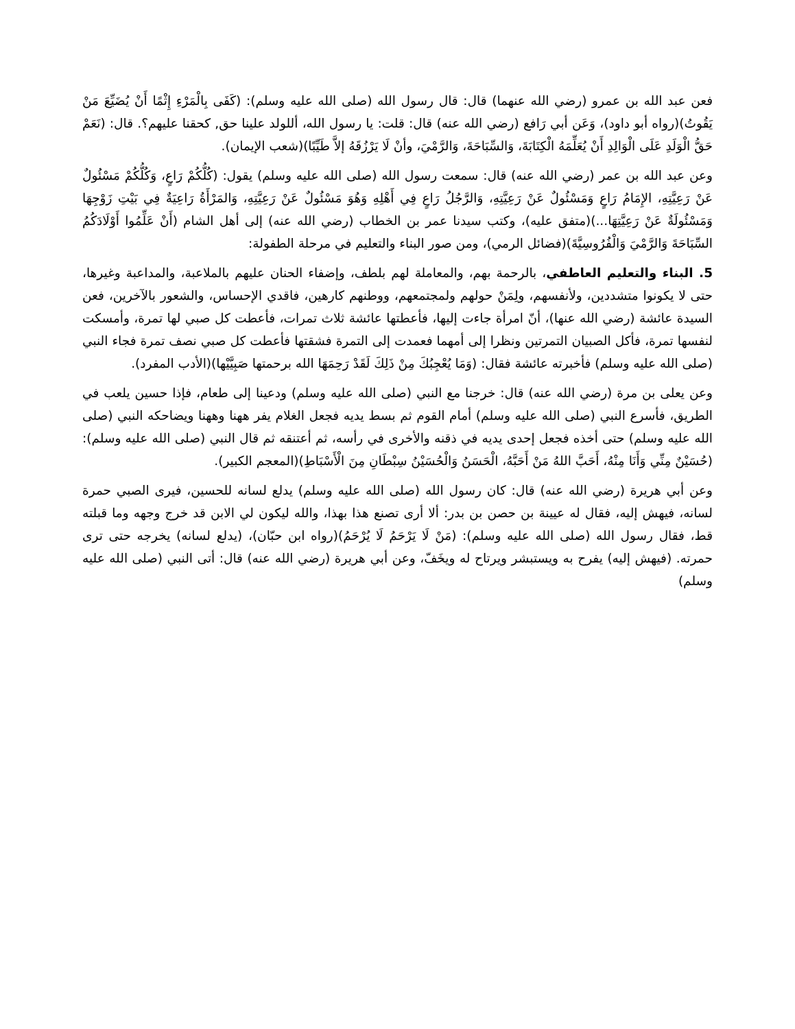فعن عبد الله بن عمرو (رضي الله عنهما) قال: قال رسول الله (صلى الله عليه وسلم): (كَفَى بِالْمَرْءِ إِثْمًا أَنْ يُضَيِّعَ مَنْ يَقُوتُ)(رواه أبو داود)، وَعَن أبي رَافع (رضي الله عنه) قال: قلت: يا رسول الله، أللولد علينا حق, كحقنا عليهم؟. قال: (نَعَمْ حَقُّ الْوَلَدِ عَلَى الْوَالِدِ أَنْ يُعَلِّمَهُ الْكِتَابَةَ، وَالسِّبَاحَةَ، وَالرَّمْيَ، وأنْ لَا يَرْزُقَهُ إلاَّ طَيِّبًا)(شعب الإيمان).
وعن عبد الله بن عمر (رضي الله عنه) قال: سمعت رسول الله (صلى الله عليه وسلم) يقول: (كُلُّكُمْ رَاعٍ، وَكُلُّكُمْ مَسْئُولٌ عَنْ رَعِيَّتِهِ، الإِمَامُ رَاعٍ وَمَسْئُولٌ عَنْ رَعِيَّتِهِ، وَالرَّجُلُ رَاعٍ فِي أَهْلِهِ وَهُوَ مَسْئُولٌ عَنْ رَعِيَّتِهِ، وَالمَرْأَةُ رَاعِيَةٌ فِي بَيْتِ زَوْجِهَا وَمَسْئُولَةٌ عَنْ رَعِيَّتِهَا...)(متفق عليه)، وكتب سيدنا عمر بن الخطاب (رضي الله عنه) إلى أهل الشام (أَنْ عَلِّمُوا أَوْلَادَكُمُ السِّبَاحَةَ وَالرَّمْيَ وَالْفُرُوسِيَّةَ)(فضائل الرمي)، ومن صور البناء والتعليم في مرحلة الطفولة:
5. البناء والتعليم العاطفي، بالرحمة بهم، والمعاملة لهم بلطف، وإضفاء الحنان عليهم بالملاعبة، والمداعبة وغيرها، حتى لا يكونوا متشددين، ولأنفسهم، ولِمَنْ حولهم ولمجتمعهم، ووطنهم كارهين، فاقدي الإحساس، والشعور بالآخرين، فعن السيدة عائشة (رضي الله عنها)، أنّ امرأة جاءت إليها، فأعطتها عائشة ثلاث تمرات، فأعطت كل صبي لها تمرة، وأمسكت لنفسها تمرة، فأكل الصبيان التمرتين ونظرا إلى أمهما فعمدت إلى التمرة فشقتها فأعطت كل صبي نصف تمرة فجاء النبي (صلى الله عليه وسلم) فأخبرته عائشة فقال: (وَمَا يُعْجِبُكَ مِنْ ذَلِكَ لَقَدْ رَحِمَهَا الله برحمتها صَبِيَّيْها)(الأدب المفرد).
وعن يعلى بن مرة (رضي الله عنه) قال: خرجنا مع النبي (صلى الله عليه وسلم) ودعينا إلى طعام، فإذا حسين يلعب في الطريق، فأسرع النبي (صلى الله عليه وسلم) أمام القوم ثم بسط يديه فجعل الغلام يفر ههنا وههنا ويضاحكه النبي (صلى الله عليه وسلم) حتى أخذه فجعل إحدى يديه في ذقنه والأخرى في رأسه، ثم أعتنقه ثم قال النبي (صلى الله عليه وسلم): (حُسَيْنٌ مِنِّي وَأَنَا مِنْهُ، أَحَبَّ اللهُ مَنْ أَحَبَّهُ، الْحَسَنُ وَالْحُسَيْنُ سِبْطَانِ مِنَ الْأَسْبَاطِ)(المعجم الكبير).
وعن أبي هريرة (رضي الله عنه) قال: كان رسول الله (صلى الله عليه وسلم) يدلع لسانه للحسين، فيرى الصبي حمرة لسانه، فيهش إليه، فقال له عيينة بن حصن بن بدر: ألا أرى تصنع هذا بهذا، والله ليكون لي الابن قد خرج وجهه وما قبلته قط، فقال رسول الله (صلى الله عليه وسلم): (مَنْ لَا يَرْحَمُ لَا يُرْحَمُ)(رواه ابن حبّان)، (يدلع لسانه) يخرجه حتى ترى حمرته. (فيهش إليه) يفرح به ويستبشر ويرتاح له ويخَفّ، وعن أبي هريرة (رضي الله عنه) قال: أتى النبي (صلى الله عليه وسلم)